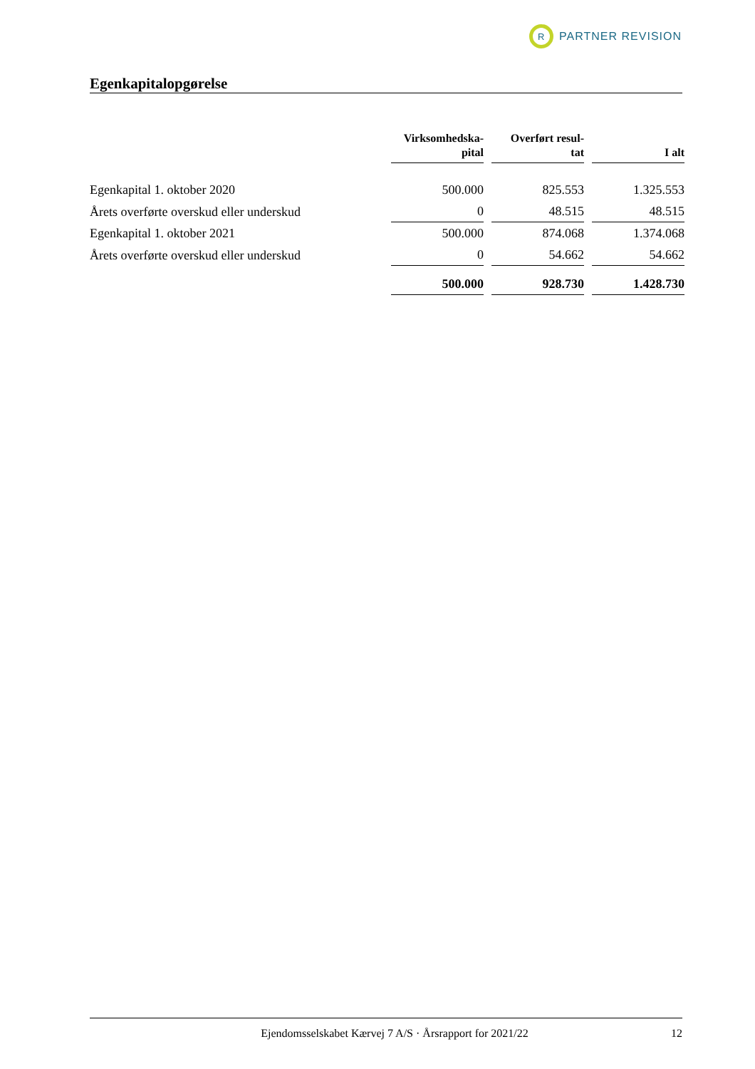R
PARTNER REVISION
Egenkapitalopgørelse
| | Virksomhedska- pital | Overført resul- tat | I alt |
| Egenkapital 1. oktober 2020 | 500.000 | 825.553 | 1.325.553 |
| Årets overførte overskud eller underskud | 0 | 48.515 | 48.515 |
| Egenkapital 1. oktober 2021 | 500.000 | 874.068 | 1.374.068 |
| Årets overførte overskud eller underskud | 0 | 54.662 | 54.662 |
| | 500.000 | 928.730 | 1.428.730 |
Ejendomsselskabet Kærvej 7 A/S · Årsrapport for 2021/22 12